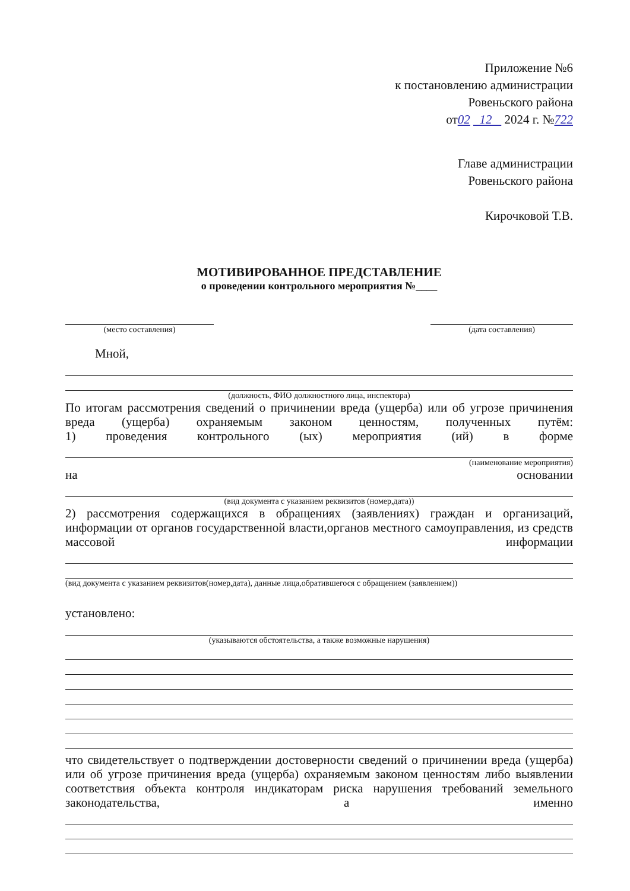Приложение №6
к постановлению администрации
Ровеньского района
от02 12 2024 г. №722
Главе администрации
Ровеньского района
Кирочковой Т.В.
МОТИВИРОВАННОЕ ПРЕДСТАВЛЕНИЕ
о проведении контрольного мероприятия №____
(место составления) (дата составления)
Мной,
(должность, ФИО должностного лица, инспектора)
По итогам рассмотрения сведений о причинении вреда (ущерба) или об угрозе причинения вреда (ущерба) охраняемым законом ценностям, полученных путём:
1) проведения контрольного (ых) мероприятия (ий) в форме
(наименование мероприятия)
на основании
(вид документа с указанием реквизитов (номер,дата))
2) рассмотрения содержащихся в обращениях (заявлениях) граждан и организаций, информации от органов государственной власти,органов местного самоуправления, из средств массовой информации
(вид документа с указанием реквизитов(номер,дата), данные лица,обратившегося с обращением (заявлением))
установлено:
(указываются обстоятельства, а также возможные нарушения)
что свидетельствует о подтверждении достоверности сведений о причинении вреда (ущерба) или об угрозе причинения вреда (ущерба) охраняемым законом ценностям либо выявлении соответствия объекта контроля индикаторам риска нарушения требований земельного законодательства, а именно